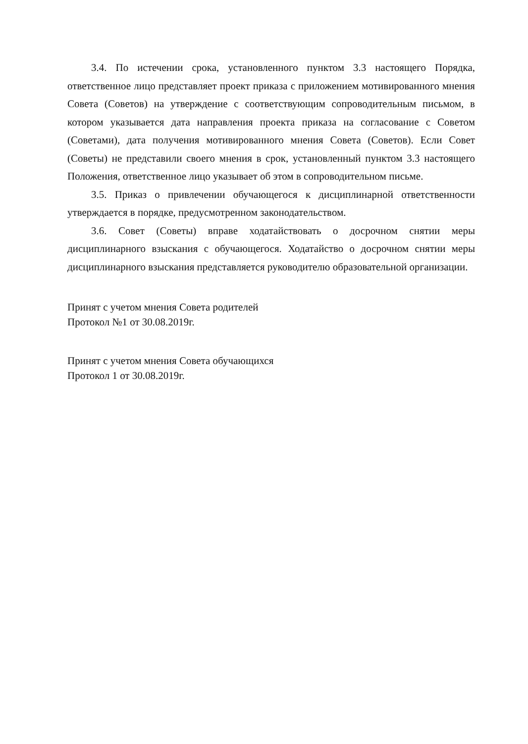3.4. По истечении срока, установленного пунктом 3.3 настоящего Порядка, ответственное лицо представляет проект приказа с приложением мотивированного мнения Совета (Советов) на утверждение с соответствующим сопроводительным письмом, в котором указывается дата направления проекта приказа на согласование с Советом (Советами), дата получения мотивированного мнения Совета (Советов). Если Совет (Советы) не представили своего мнения в срок, установленный пунктом 3.3 настоящего Положения, ответственное лицо указывает об этом в сопроводительном письме.
3.5. Приказ о привлечении обучающегося к дисциплинарной ответственности утверждается в порядке, предусмотренном законодательством.
3.6. Совет (Советы) вправе ходатайствовать о досрочном снятии меры дисциплинарного взыскания с обучающегося. Ходатайство о досрочном снятии меры дисциплинарного взыскания представляется руководителю образовательной организации.
Принят с учетом мнения Совета родителей
Протокол №1 от 30.08.2019г.
Принят с учетом мнения Совета обучающихся
Протокол 1 от 30.08.2019г.